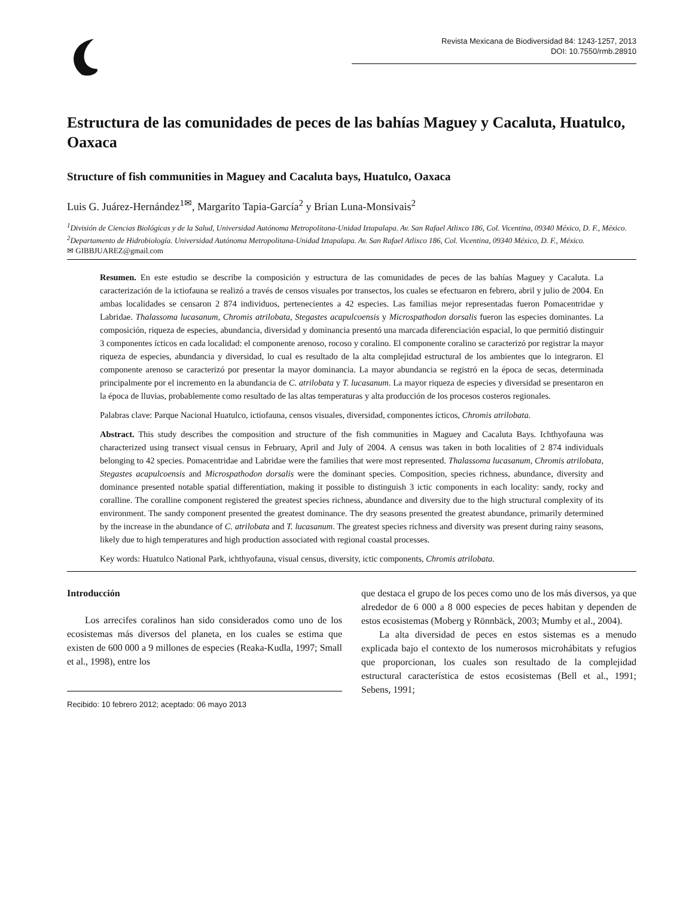Revista Mexicana de Biodiversidad 84: 1243-1257, 2013
DOI: 10.7550/rmb.28910
Estructura de las comunidades de peces de las bahías Maguey y Cacaluta, Huatulco, Oaxaca
Structure of fish communities in Maguey and Cacaluta bays, Huatulco, Oaxaca
Luis G. Juárez-Hernández<sup>1✉</sup>, Margarito Tapia-García<sup>2</sup> y Brian Luna-Monsivais<sup>2</sup>
<sup>1</sup> División de Ciencias Biológicas y de la Salud, Universidad Autónoma Metropolitana-Unidad Iztapalapa. Av. San Rafael Atlixco 186, Col. Vicentina, 09340 México, D. F., México.
<sup>2</sup> Departamento de Hidrobiología. Universidad Autónoma Metropolitana-Unidad Iztapalapa. Av. San Rafael Atlixco 186, Col. Vicentina, 09340 México, D. F., México.
✉ GIBBJUAREZ@gmail.com
Resumen. En este estudio se describe la composición y estructura de las comunidades de peces de las bahías Maguey y Cacaluta. La caracterización de la ictiofauna se realizó a través de censos visuales por transectos, los cuales se efectuaron en febrero, abril y julio de 2004. En ambas localidades se censaron 2 874 individuos, pertenecientes a 42 especies. Las familias mejor representadas fueron Pomacentridae y Labridae. Thalassoma lucasanum, Chromis atrilobata, Stegastes acapulcoensis y Microspathodon dorsalis fueron las especies dominantes. La composición, riqueza de especies, abundancia, diversidad y dominancia presentó una marcada diferenciación espacial, lo que permitió distinguir 3 componentes ícticos en cada localidad: el componente arenoso, rocoso y coralino. El componente coralino se caracterizó por registrar la mayor riqueza de especies, abundancia y diversidad, lo cual es resultado de la alta complejidad estructural de los ambientes que lo integraron. El componente arenoso se caracterizó por presentar la mayor dominancia. La mayor abundancia se registró en la época de secas, determinada principalmente por el incremento en la abundancia de C. atrilobata y T. lucasanum. La mayor riqueza de especies y diversidad se presentaron en la época de lluvias, probablemente como resultado de las altas temperaturas y alta producción de los procesos costeros regionales.
Palabras clave: Parque Nacional Huatulco, ictiofauna, censos visuales, diversidad, componentes ícticos, Chromis atrilobata.
Abstract. This study describes the composition and structure of the fish communities in Maguey and Cacaluta Bays. Ichthyofauna was characterized using transect visual census in February, April and July of 2004. A census was taken in both localities of 2 874 individuals belonging to 42 species. Pomacentridae and Labridae were the families that were most represented. Thalassoma lucasanum, Chromis atrilobata, Stegastes acapulcoensis and Microspathodon dorsalis were the dominant species. Composition, species richness, abundance, diversity and dominance presented notable spatial differentiation, making it possible to distinguish 3 ictic components in each locality: sandy, rocky and coralline. The coralline component registered the greatest species richness, abundance and diversity due to the high structural complexity of its environment. The sandy component presented the greatest dominance. The dry seasons presented the greatest abundance, primarily determined by the increase in the abundance of C. atrilobata and T. lucasanum. The greatest species richness and diversity was present during rainy seasons, likely due to high temperatures and high production associated with regional coastal processes.
Key words: Huatulco National Park, ichthyofauna, visual census, diversity, ictic components, Chromis atrilobata.
Introducción
Los arrecifes coralinos han sido considerados como uno de los ecosistemas más diversos del planeta, en los cuales se estima que existen de 600 000 a 9 millones de especies (Reaka-Kudla, 1997; Small et al., 1998), entre los
Recibido: 10 febrero 2012; aceptado: 06 mayo 2013
que destaca el grupo de los peces como uno de los más diversos, ya que alrededor de 6 000 a 8 000 especies de peces habitan y dependen de estos ecosistemas (Moberg y Rönnbäck, 2003; Mumby et al., 2004).
La alta diversidad de peces en estos sistemas es a menudo explicada bajo el contexto de los numerosos microhábitats y refugios que proporcionan, los cuales son resultado de la complejidad estructural característica de estos ecosistemas (Bell et al., 1991; Sebens, 1991;